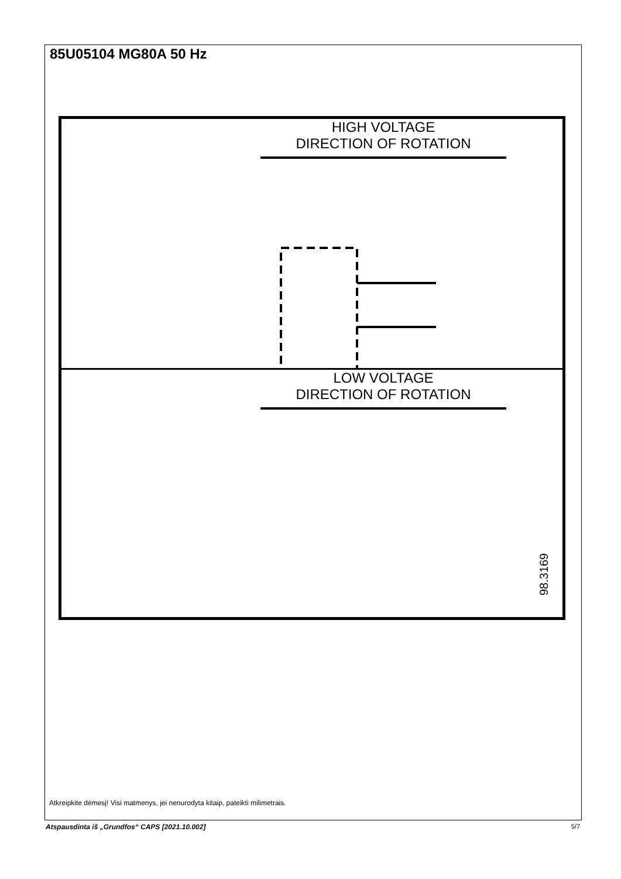85U05104 MG80A 50 Hz
HIGH VOLTAGE
DIRECTION OF ROTATION
LOW VOLTAGE
DIRECTION OF ROTATION
98.3169
Atkreipkite dėmesį! Visi matmenys, jei nenurodyta kitaip, pateikti milimetrais.
Atspausdinta iš „Grundfos“ CAPS [2021.10.002]
5/7